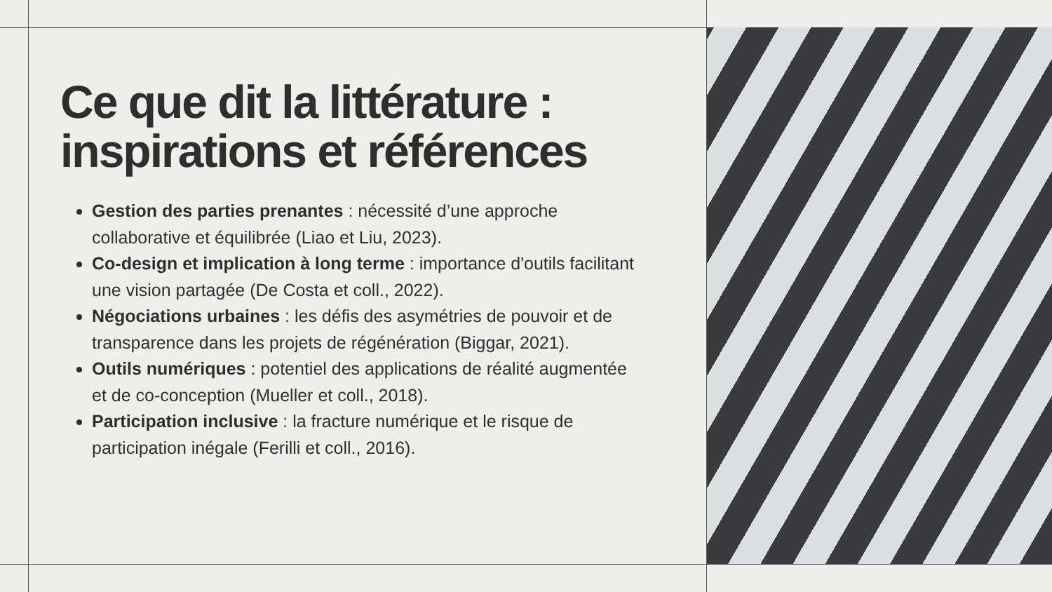Ce que dit la littérature : inspirations et références
Gestion des parties prenantes : nécessité d’une approche collaborative et équilibrée (Liao et Liu, 2023).
Co-design et implication à long terme : importance d'outils facilitant une vision partagée (De Costa et coll., 2022).
Négociations urbaines : les défis des asymétries de pouvoir et de transparence dans les projets de régénération (Biggar, 2021).
Outils numériques : potentiel des applications de réalité augmentée et de co-conception (Mueller et coll., 2018).
Participation inclusive : la fracture numérique et le risque de participation inégale (Ferilli et coll., 2016).